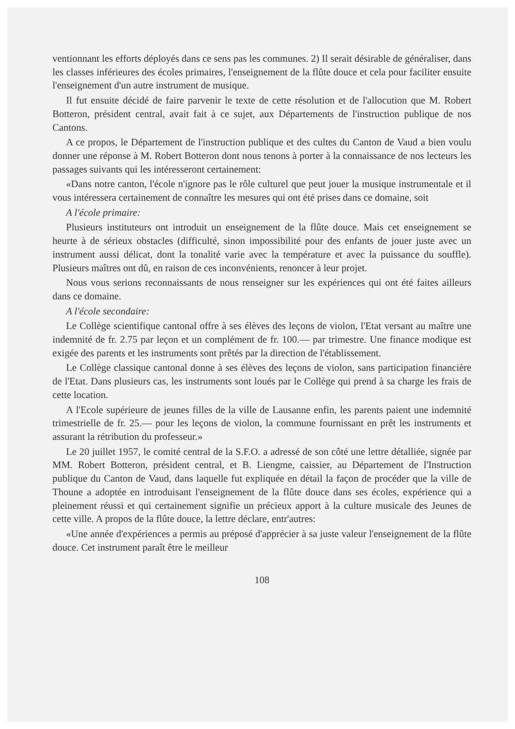ventionnant les efforts déployés dans ce sens pas les communes. 2) Il serait désirable de généraliser, dans les classes inférieures des écoles primaires, l'enseignement de la flûte douce et cela pour faciliter ensuite l'enseignement d'un autre instrument de musique.
Il fut ensuite décidé de faire parvenir le texte de cette résolution et de l'allocution que M. Robert Botteron, président central, avait fait à ce sujet, aux Départements de l'instruction publique de nos Cantons.
A ce propos, le Département de l'instruction publique et des cultes du Canton de Vaud a bien voulu donner une réponse à M. Robert Botteron dont nous tenons à porter à la connaissance de nos lecteurs les passages suivants qui les intéresseront certainement:
«Dans notre canton, l'école n'ignore pas le rôle culturel que peut jouer la musique instrumentale et il vous intéressera certainement de connaître les mesures qui ont été prises dans ce domaine, soit
A l'école primaire:
Plusieurs instituteurs ont introduit un enseignement de la flûte douce. Mais cet enseignement se heurte à de sérieux obstacles (difficulté, sinon impossibilité pour des enfants de jouer juste avec un instrument aussi délicat, dont la tonalité varie avec la température et avec la puissance du souffle). Plusieurs maîtres ont dû, en raison de ces inconvénients, renoncer à leur projet.
Nous vous serions reconnaissants de nous renseigner sur les expériences qui ont été faites ailleurs dans ce domaine.
A l'école secondaire:
Le Collège scientifique cantonal offre à ses élèves des leçons de violon, l'Etat versant au maître une indemnité de fr. 2.75 par leçon et un complément de fr. 100.— par trimestre. Une finance modique est exigée des parents et les instruments sont prêtés par la direction de l'établissement.
Le Collège classique cantonal donne à ses élèves des leçons de violon, sans participation financière de l'Etat. Dans plusieurs cas, les instruments sont loués par le Collège qui prend à sa charge les frais de cette location.
A l'Ecole supérieure de jeunes filles de la ville de Lausanne enfin, les parents paient une indemnité trimestrielle de fr. 25.— pour les leçons de violon, la commune fournissant en prêt les instruments et assurant la rétribution du professeur.»
Le 20 juillet 1957, le comité central de la S.F.O. a adressé de son côté une lettre détalliée, signée par MM. Robert Botteron, président central, et B. Liengme, caissier, au Département de l'Instruction publique du Canton de Vaud, dans laquelle fut expliquée en détail la façon de procéder que la ville de Thoune a adoptée en introduisant l'enseignement de la flûte douce dans ses écoles, expérience qui a pleinement réussi et qui certainement signifie un précieux apport à la culture musicale des Jeunes de cette ville. A propos de la flûte douce, la lettre déclare, entr'autres:
«Une année d'expériences a permis au préposé d'apprécier à sa juste valeur l'enseignement de la flûte douce. Cet instrument paraît être le meilleur
108